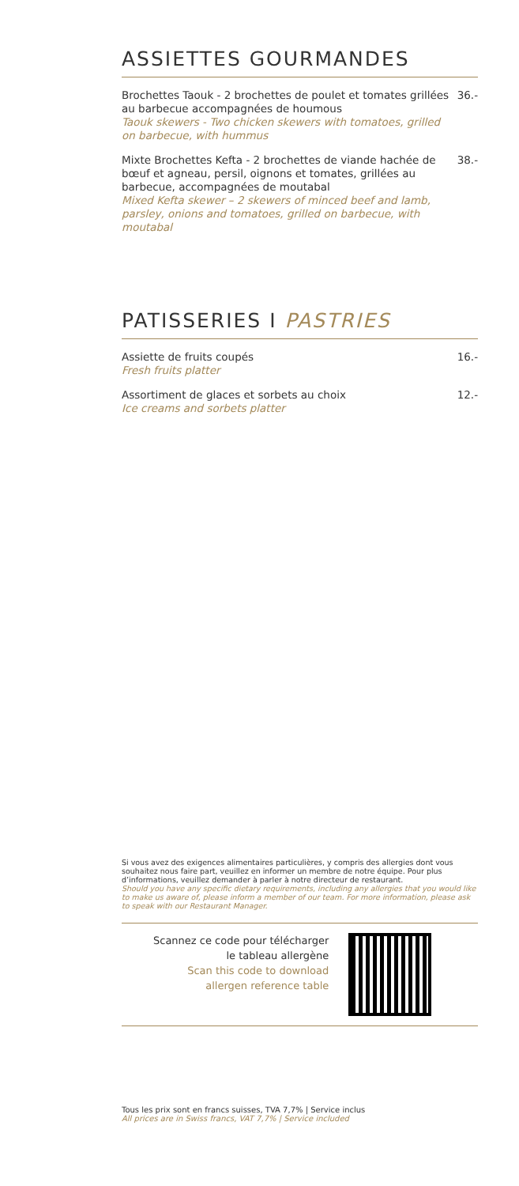ASSIETTES GOURMANDES
Brochettes Taouk - 2 brochettes de poulet et tomates grillées au barbecue accompagnées de houmous
Taouk skewers - Two chicken skewers with tomatoes, grilled on barbecue, with hummus
36.-
Mixte Brochettes Kefta - 2 brochettes de viande hachée de bœuf et agneau, persil, oignons et tomates, grillées au barbecue, accompagnées de moutabal
Mixed Kefta skewer – 2 skewers of minced beef and lamb, parsley, onions and tomatoes, grilled on barbecue, with moutabal
38.-
PATISSERIES I PASTRIES
Assiette de fruits coupés
Fresh fruits platter
16.-
Assortiment de glaces et sorbets au choix
Ice creams and sorbets platter
12.-
Si vous avez des exigences alimentaires particulières, y compris des allergies dont vous souhaitez nous faire part, veuillez en informer un membre de notre équipe. Pour plus d’informations, veuillez demander à parler à notre directeur de restaurant.
Should you have any specific dietary requirements, including any allergies that you would like to make us aware of, please inform a member of our team. For more information, please ask to speak with our Restaurant Manager.
Scannez ce code pour télécharger
le tableau allergène
Scan this code to download
allergen reference table
Tous les prix sont en francs suisses, TVA 7,7% | Service inclus
All prices are in Swiss francs, VAT 7,7% | Service included